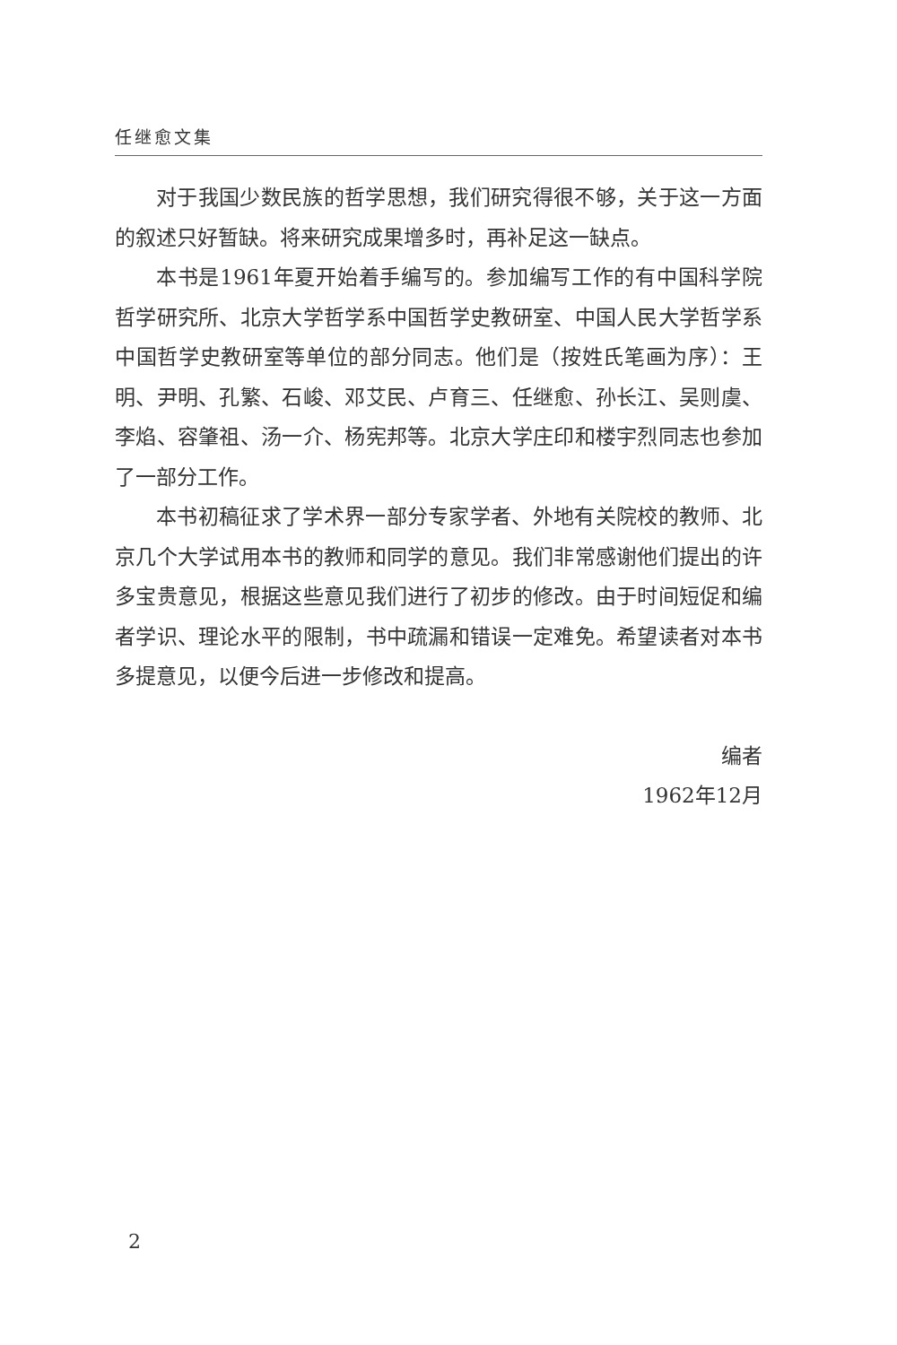任继愈文集
对于我国少数民族的哲学思想，我们研究得很不够，关于这一方面的叙述只好暂缺。将来研究成果增多时，再补足这一缺点。
本书是1961年夏开始着手编写的。参加编写工作的有中国科学院哲学研究所、北京大学哲学系中国哲学史教研室、中国人民大学哲学系中国哲学史教研室等单位的部分同志。他们是（按姓氏笔画为序）：王明、尹明、孔繁、石峻、邓艾民、卢育三、任继愈、孙长江、吴则虞、李焰、容肇祖、汤一介、杨宪邦等。北京大学庄印和楼宇烈同志也参加了一部分工作。
本书初稿征求了学术界一部分专家学者、外地有关院校的教师、北京几个大学试用本书的教师和同学的意见。我们非常感谢他们提出的许多宝贵意见，根据这些意见我们进行了初步的修改。由于时间短促和编者学识、理论水平的限制，书中疏漏和错误一定难免。希望读者对本书多提意见，以便今后进一步修改和提高。
编者
1962年12月
2